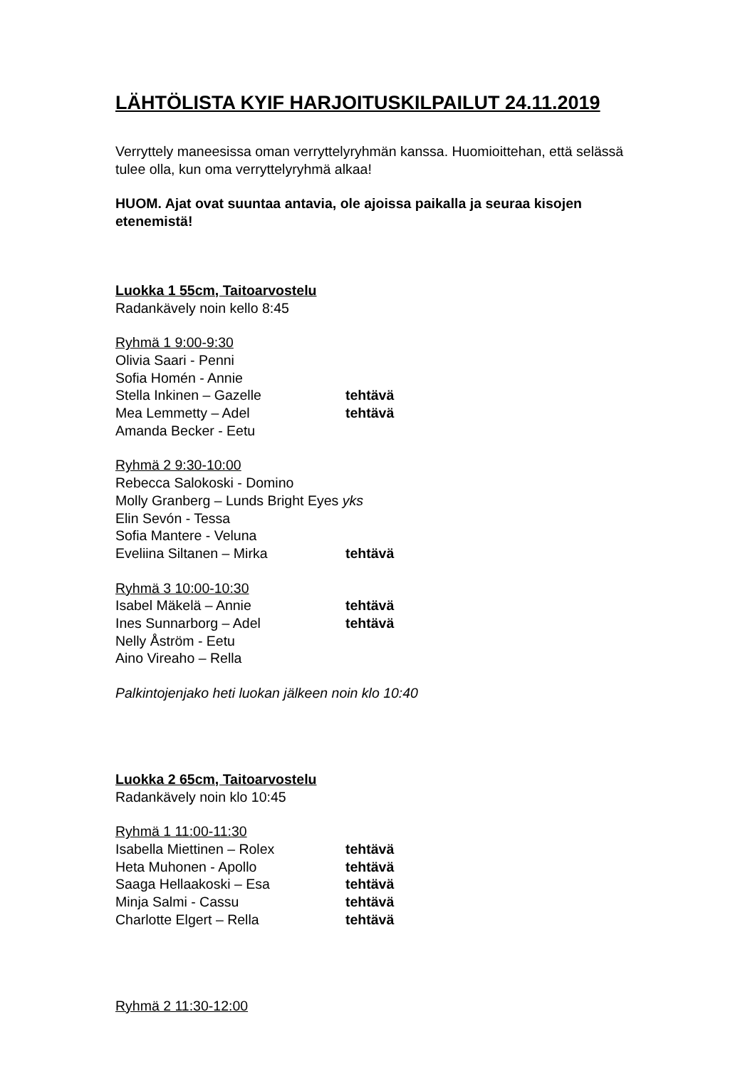LÄHTÖLISTA KYIF HARJOITUSKILPAILUT 24.11.2019
Verryttely maneesissa oman verryttelyryhmän kanssa. Huomioittehan, että selässä tulee olla, kun oma verryttelyryhmä alkaa!
HUOM. Ajat ovat suuntaa antavia, ole ajoissa paikalla ja seuraa kisojen etenemistä!
Luokka 1 55cm, Taitoarvostelu
Radankävely noin kello 8:45
Ryhmä 1 9:00-9:30
Olivia Saari - Penni
Sofia Homén - Annie
Stella Inkinen – Gazelle tehtävä
Mea Lemmetty – Adel tehtävä
Amanda Becker - Eetu
Ryhmä 2 9:30-10:00
Rebecca Salokoski - Domino
Molly Granberg – Lunds Bright Eyes yks
Elin Sevón - Tessa
Sofia Mantere - Veluna
Eveliina Siltanen – Mirka tehtävä
Ryhmä 3 10:00-10:30
Isabel Mäkelä – Annie tehtävä
Ines Sunnarborg – Adel tehtävä
Nelly Åström - Eetu
Aino Vireaho – Rella
Palkintojenjako heti luokan jälkeen noin klo 10:40
Luokka 2 65cm, Taitoarvostelu
Radankävely noin klo 10:45
Ryhmä 1 11:00-11:30
Isabella Miettinen – Rolex tehtävä
Heta Muhonen - Apollo tehtävä
Saaga Hellaakoski – Esa tehtävä
Minja Salmi - Cassu tehtävä
Charlotte Elgert – Rella tehtävä
Ryhmä 2 11:30-12:00